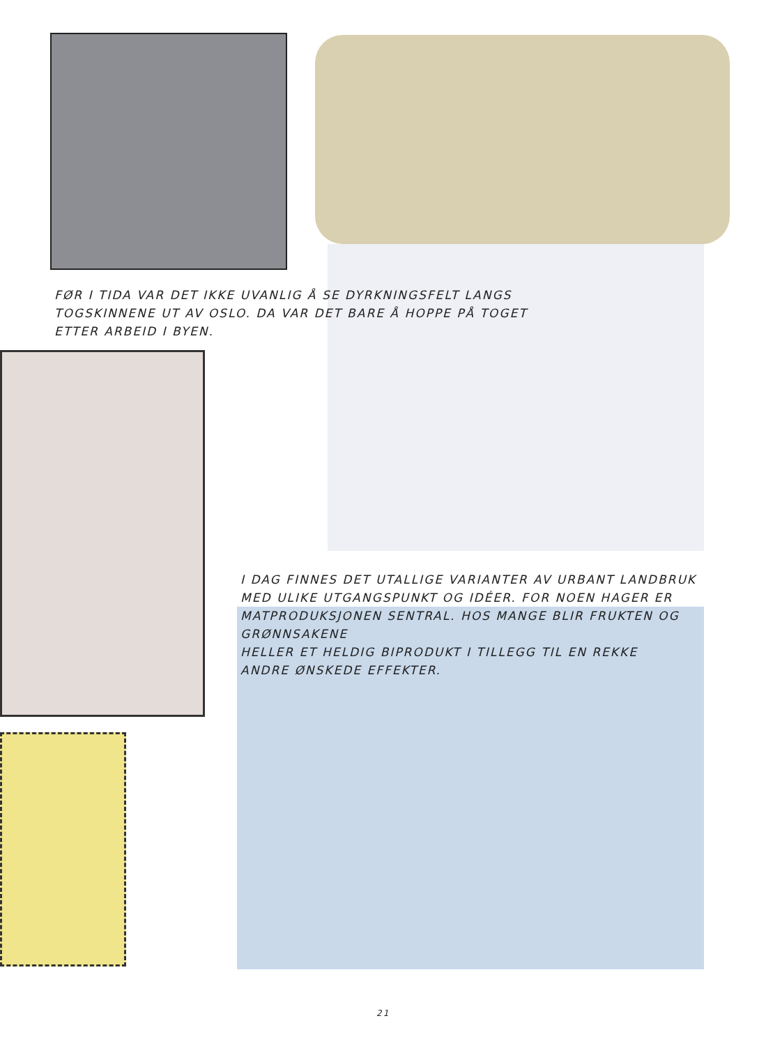FØR I TIDA VAR DET IKKE UVANLIG Å SE DYRKNINGSFELT LANGS TOGSKINNENE UT AV OSLO. DA VAR DET BARE Å HOPPE PÅ TOGET ETTER ARBEID I BYEN.
I DAG FINNES DET UTALLIGE VARIANTER AV URBANT LANDBRUK MED ULIKE UTGANGSPUNKT OG IDÉER. FOR NOEN HAGER ER MATPRODUKSJONEN SENTRAL. HOS MANGE BLIR FRUKTEN OG GRØNNSAKENE
HELLER ET HELDIG BIPRODUKT I TILLEGG TIL EN REKKE
ANDRE ØNSKEDE EFFEKTER.
21